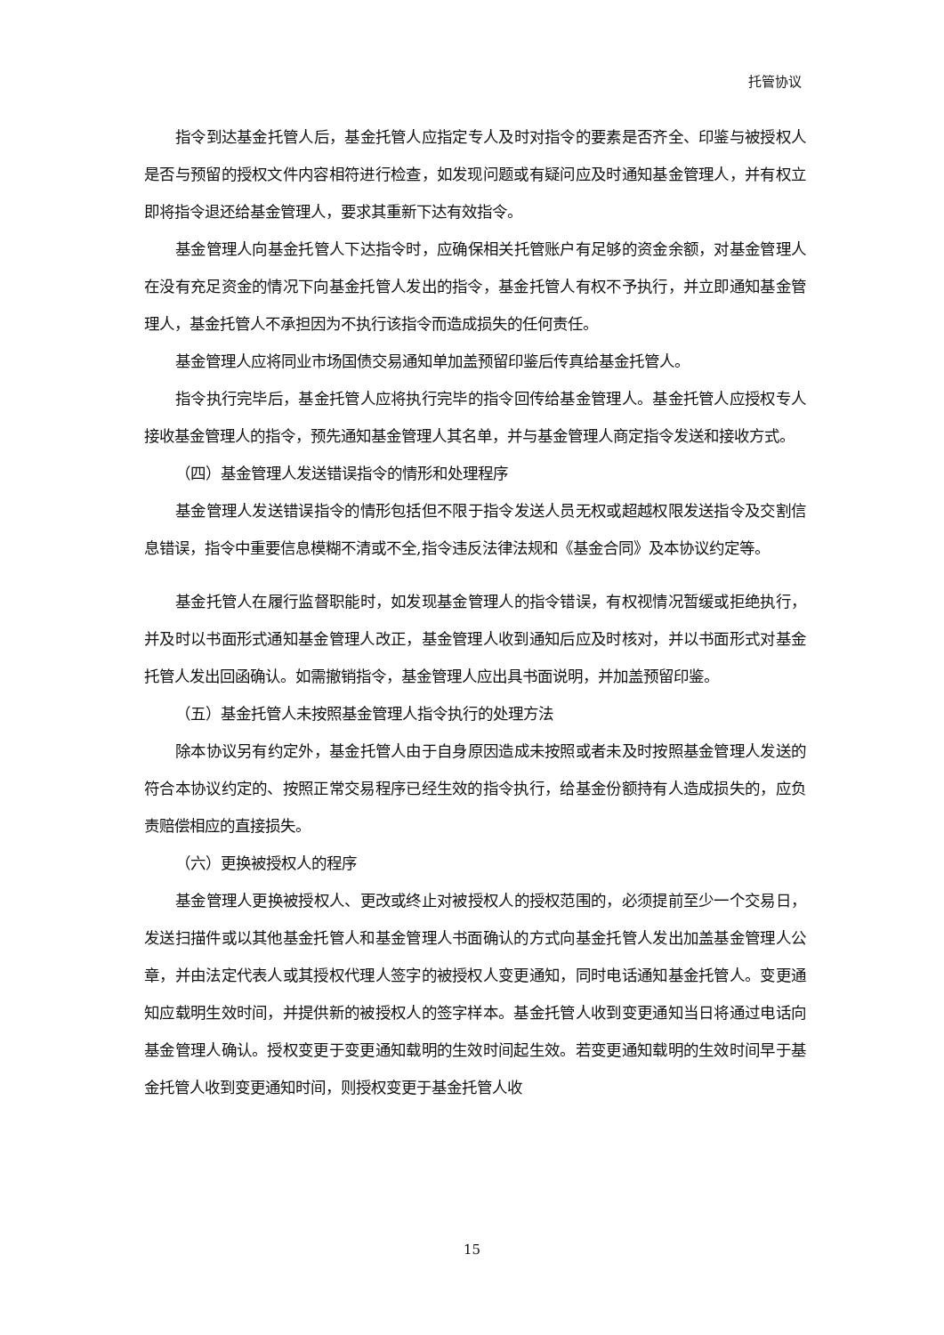托管协议
指令到达基金托管人后，基金托管人应指定专人及时对指令的要素是否齐全、印鉴与被授权人是否与预留的授权文件内容相符进行检查，如发现问题或有疑问应及时通知基金管理人，并有权立即将指令退还给基金管理人，要求其重新下达有效指令。
基金管理人向基金托管人下达指令时，应确保相关托管账户有足够的资金余额，对基金管理人在没有充足资金的情况下向基金托管人发出的指令，基金托管人有权不予执行，并立即通知基金管理人，基金托管人不承担因为不执行该指令而造成损失的任何责任。
基金管理人应将同业市场国债交易通知单加盖预留印鉴后传真给基金托管人。
指令执行完毕后，基金托管人应将执行完毕的指令回传给基金管理人。基金托管人应授权专人接收基金管理人的指令，预先通知基金管理人其名单，并与基金管理人商定指令发送和接收方式。
（四）基金管理人发送错误指令的情形和处理程序
基金管理人发送错误指令的情形包括但不限于指令发送人员无权或超越权限发送指令及交割信息错误，指令中重要信息模糊不清或不全,指令违反法律法规和《基金合同》及本协议约定等。
基金托管人在履行监督职能时，如发现基金管理人的指令错误，有权视情况暂缓或拒绝执行，并及时以书面形式通知基金管理人改正，基金管理人收到通知后应及时核对，并以书面形式对基金托管人发出回函确认。如需撤销指令，基金管理人应出具书面说明，并加盖预留印鉴。
（五）基金托管人未按照基金管理人指令执行的处理方法
除本协议另有约定外，基金托管人由于自身原因造成未按照或者未及时按照基金管理人发送的符合本协议约定的、按照正常交易程序已经生效的指令执行，给基金份额持有人造成损失的，应负责赔偿相应的直接损失。
（六）更换被授权人的程序
基金管理人更换被授权人、更改或终止对被授权人的授权范围的，必须提前至少一个交易日，发送扫描件或以其他基金托管人和基金管理人书面确认的方式向基金托管人发出加盖基金管理人公章，并由法定代表人或其授权代理人签字的被授权人变更通知，同时电话通知基金托管人。变更通知应载明生效时间，并提供新的被授权人的签字样本。基金托管人收到变更通知当日将通过电话向基金管理人确认。授权变更于变更通知载明的生效时间起生效。若变更通知载明的生效时间早于基金托管人收到变更通知时间，则授权变更于基金托管人收
15